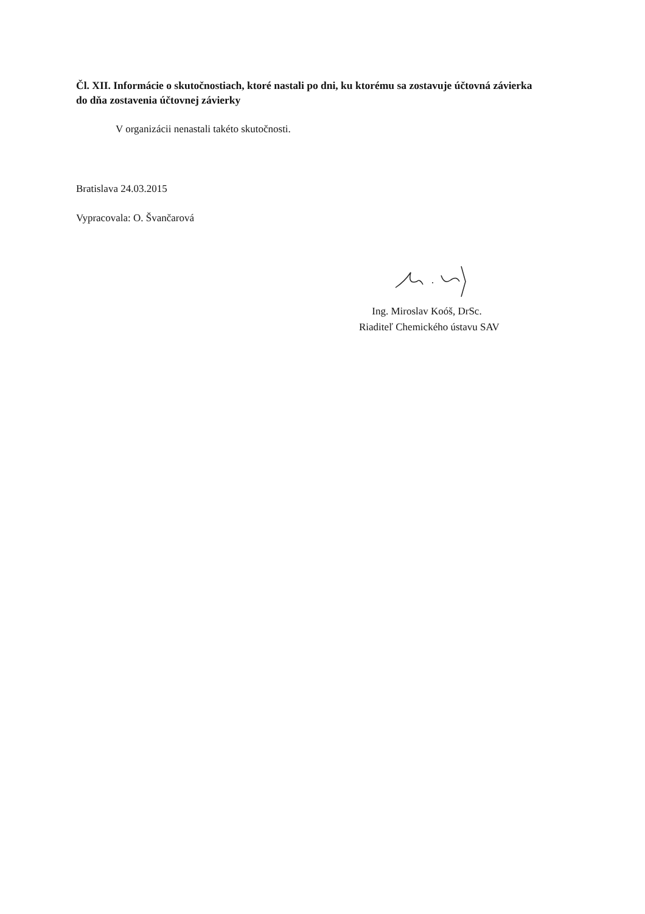Čl. XII. Informácie o skutočnostiach, ktoré nastali po dni, ku ktorému sa zostavuje účtovná závierka do dňa zostavenia účtovnej závierky
V organizácii nenastali takéto skutočnosti.
Bratislava 24.03.2015
Vypracovala: O. Švančarová
Ing. Miroslav Koóš, DrSc.
Riaditeľ Chemického ústavu SAV